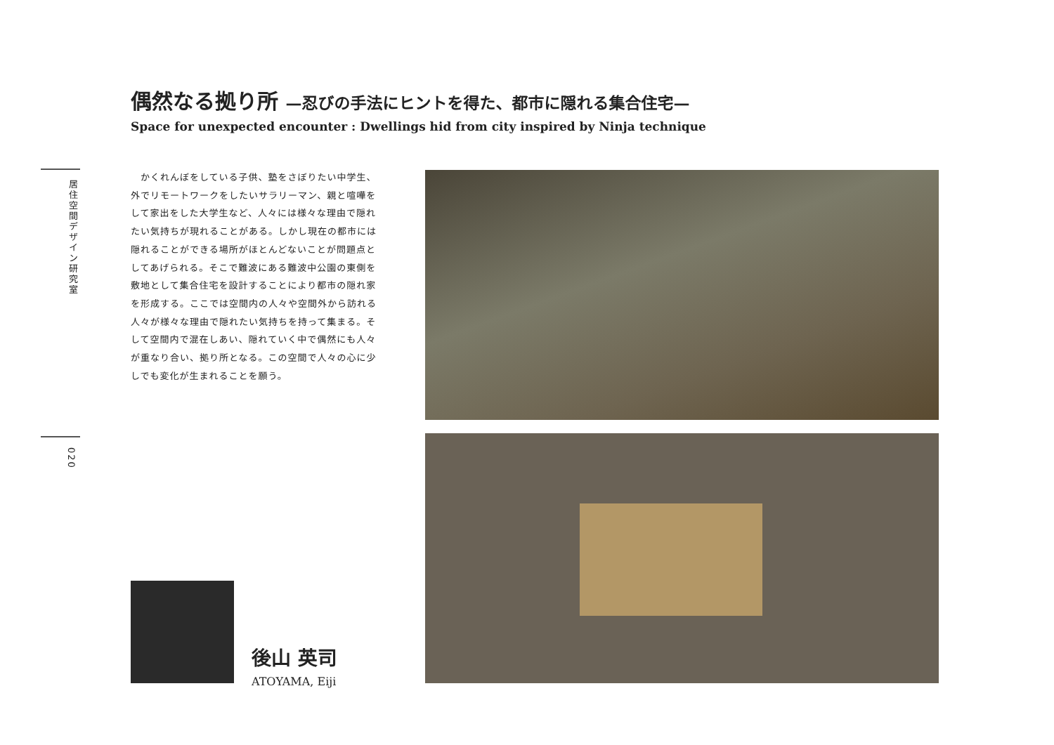居住空間デザイン研究室
020
偶然なる拠り所 —忍びの手法にヒントを得た、都市に隠れる集合住宅—
Space for unexpected encounter : Dwellings hid from city inspired by Ninja technique
　かくれんぼをしている子供、塾をさぼりたい中学生、外でリモートワークをしたいサラリーマン、親と喧嘩をして家出をした大学生など、人々には様々な理由で隠れたい気持ちが現れることがある。しかし現在の都市には隠れることができる場所がほとんどないことが問題点としてあげられる。そこで難波にある難波中公園の東側を敷地として集合住宅を設計することにより都市の隠れ家を形成する。ここでは空間内の人々や空間外から訪れる人々が様々な理由で隠れたい気持ちを持って集まる。そして空間内で混在しあい、隠れていく中で偶然にも人々が重なり合い、拠り所となる。この空間で人々の心に少しでも変化が生まれることを願う。
後山 英司
ATOYAMA, Eiji